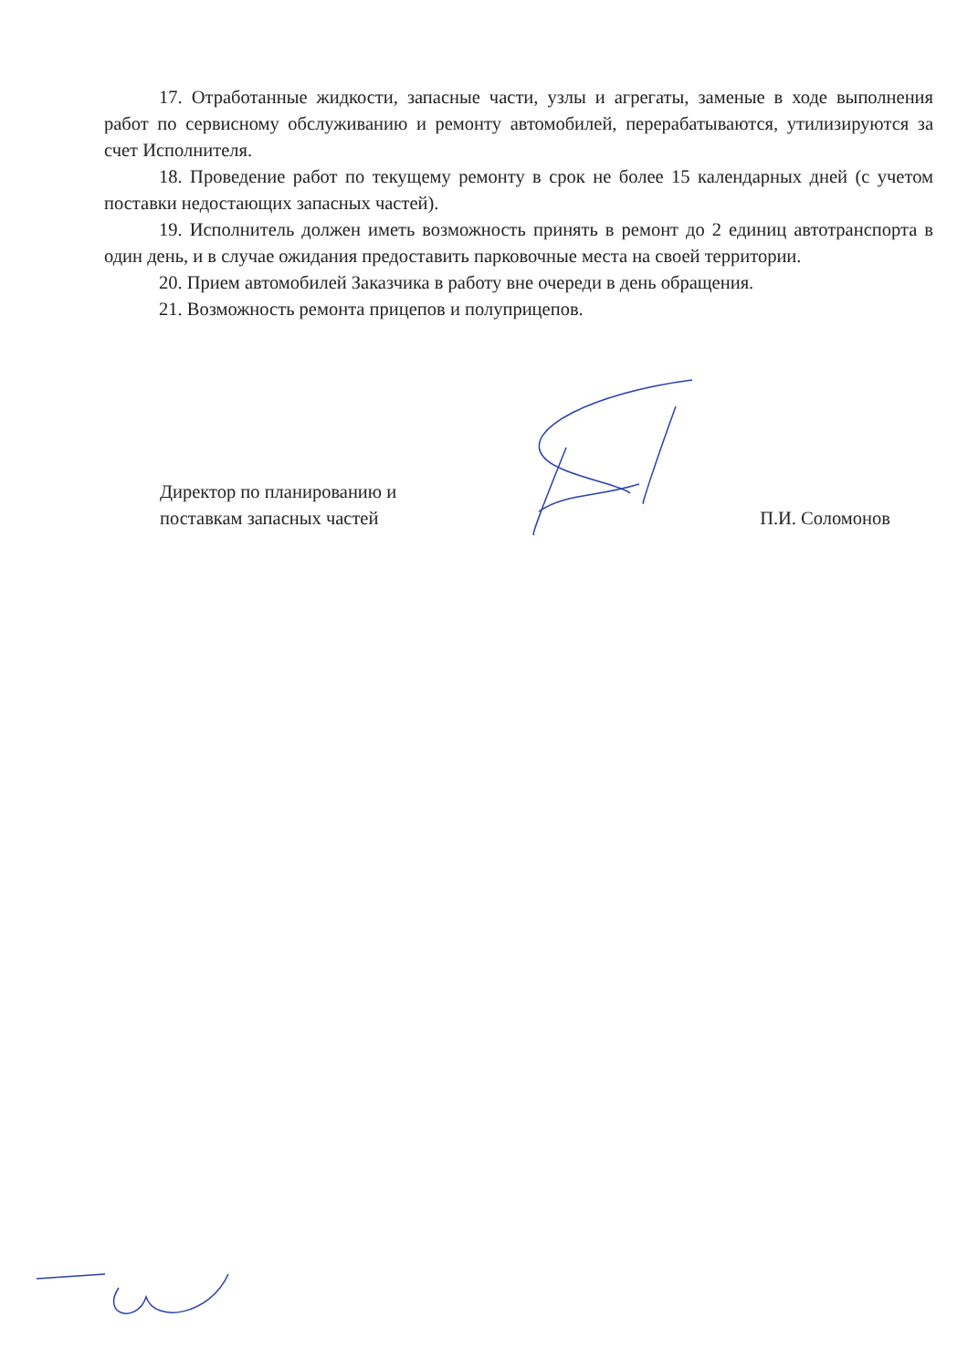17. Отработанные жидкости, запасные части, узлы и агрегаты, заменые в ходе выполнения работ по сервисному обслуживанию и ремонту автомобилей, перерабатываются, утилизируются за счет Исполнителя.
18. Проведение работ по текущему ремонту в срок не более 15 календарных дней (с учетом поставки недостающих запасных частей).
19. Исполнитель должен иметь возможность принять в ремонт до 2 единиц автотранспорта в один день, и в случае ожидания предоставить парковочные места на своей территории.
20. Прием автомобилей Заказчика в работу вне очереди в день обращения.
21. Возможность ремонта прицепов и полуприцепов.
Директор по планированию и
поставкам запасных частей
П.И. Соломонов